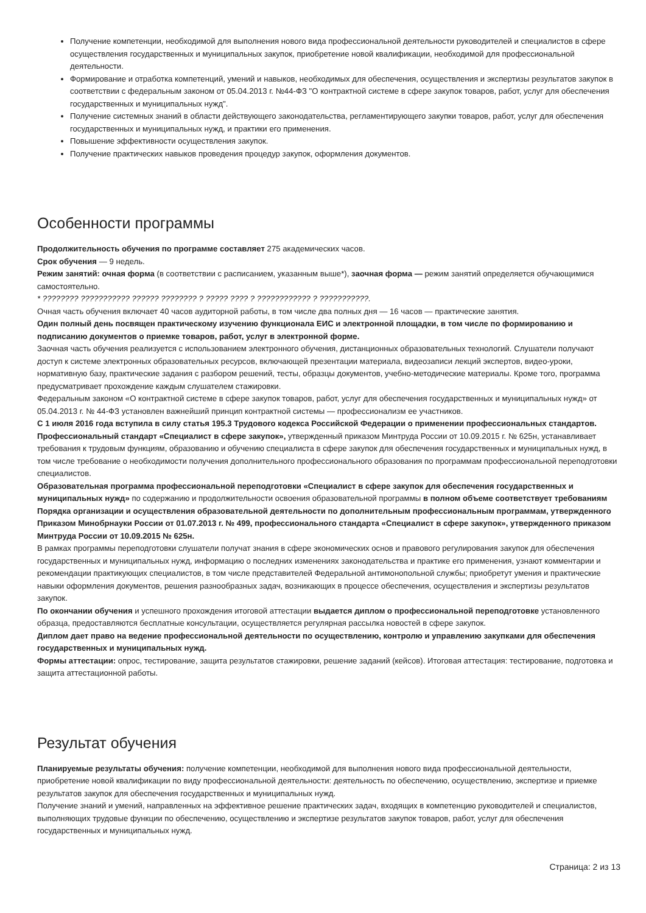Получение компетенции, необходимой для выполнения нового вида профессиональной деятельности руководителей и специалистов в сфере осуществления государственных и муниципальных закупок, приобретение новой квалификации, необходимой для профессиональной деятельности.
Формирование и отработка компетенций, умений и навыков, необходимых для обеспечения, осуществления и экспертизы результатов закупок в соответствии с федеральным законом от 05.04.2013 г. №44-ФЗ "О контрактной системе в сфере закупок товаров, работ, услуг для обеспечения государственных и муниципальных нужд".
Получение системных знаний в области действующего законодательства, регламентирующего закупки товаров, работ, услуг для обеспечения государственных и муниципальных нужд, и практики его применения.
Повышение эффективности осуществления закупок.
Получение практических навыков проведения процедур закупок, оформления документов.
Особенности программы
Продолжительность обучения по программе составляет 275 академических часов.
Срок обучения — 9 недель.
Режим занятий: очная форма (в соответствии с расписанием, указанным выше*), заочная форма — режим занятий определяется обучающимися самостоятельно.
* ???????? ??????????? ?????? ???????? ? ????? ???? ? ???????????? ? ???????????.
Очная часть обучения включает 40 часов аудиторной работы, в том числе два полных дня — 16 часов — практические занятия.
Один полный день посвящен практическому изучению функционала ЕИС и электронной площадки, в том числе по формированию и подписанию документов о приемке товаров, работ, услуг в электронной форме.
Заочная часть обучения реализуется с использованием электронного обучения, дистанционных образовательных технологий. Слушатели получают доступ к системе электронных образовательных ресурсов, включающей презентации материала, видеозаписи лекций экспертов, видео-уроки, нормативную базу, практические задания с разбором решений, тесты, образцы документов, учебно-методические материалы. Кроме того, программа предусматривает прохождение каждым слушателем стажировки.
Федеральным законом «О контрактной системе в сфере закупок товаров, работ, услуг для обеспечения государственных и муниципальных нужд» от 05.04.2013 г. № 44-ФЗ установлен важнейший принцип контрактной системы — профессионализм ее участников.
С 1 июля 2016 года вступила в силу статья 195.3 Трудового кодекса Российской Федерации о применении профессиональных стандартов. Профессиональный стандарт «Специалист в сфере закупок», утвержденный приказом Минтруда России от 10.09.2015 г. № 625н, устанавливает требования к трудовым функциям, образованию и обучению специалиста в сфере закупок для обеспечения государственных и муниципальных нужд, в том числе требование о необходимости получения дополнительного профессионального образования по программам профессиональной переподготовки специалистов.
Образовательная программа профессиональной переподготовки «Специалист в сфере закупок для обеспечения государственных и муниципальных нужд» по содержанию и продолжительности освоения образовательной программы в полном объеме соответствует требованиям Порядка организации и осуществления образовательной деятельности по дополнительным профессиональным программам, утвержденного Приказом Минобрнауки России от 01.07.2013 г. № 499, профессионального стандарта «Специалист в сфере закупок», утвержденного приказом Минтруда России от 10.09.2015 № 625н.
В рамках программы переподготовки слушатели получат знания в сфере экономических основ и правового регулирования закупок для обеспечения государственных и муниципальных нужд, информацию о последних изменениях законодательства и практике его применения, узнают комментарии и рекомендации практикующих специалистов, в том числе представителей Федеральной антимонопольной службы; приобретут умения и практические навыки оформления документов, решения разнообразных задач, возникающих в процессе обеспечения, осуществления и экспертизы результатов закупок.
По окончании обучения и успешного прохождения итоговой аттестации выдается диплом о профессиональной переподготовке установленного образца, предоставляются бесплатные консультации, осуществляется регулярная рассылка новостей в сфере закупок.
Диплом дает право на ведение профессиональной деятельности по осуществлению, контролю и управлению закупками для обеспечения государственных и муниципальных нужд.
Формы аттестации: опрос, тестирование, защита результатов стажировки, решение заданий (кейсов). Итоговая аттестация: тестирование, подготовка и защита аттестационной работы.
Результат обучения
Планируемые результаты обучения: получение компетенции, необходимой для выполнения нового вида профессиональной деятельности, приобретение новой квалификации по виду профессиональной деятельности: деятельность по обеспечению, осуществлению, экспертизе и приемке результатов закупок для обеспечения государственных и муниципальных нужд.
Получение знаний и умений, направленных на эффективное решение практических задач, входящих в компетенцию руководителей и специалистов, выполняющих трудовые функции по обеспечению, осуществлению и экспертизе результатов закупок товаров, работ, услуг для обеспечения государственных и муниципальных нужд.
Страница: 2 из 13